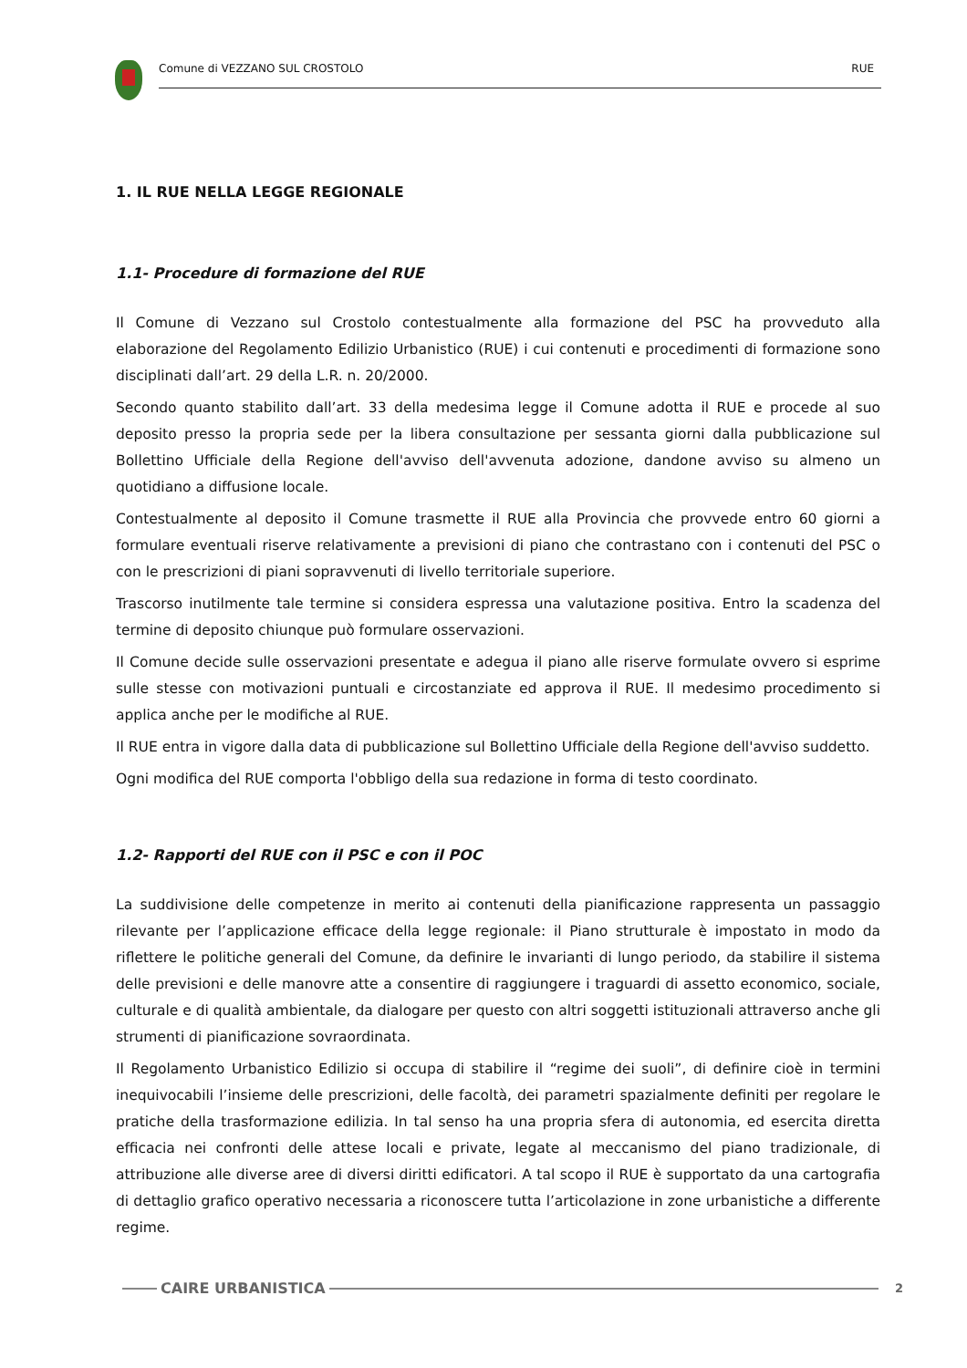Comune di VEZZANO SUL CROSTOLO RUE
1. IL RUE NELLA LEGGE REGIONALE
1.1- Procedure di formazione del RUE
Il Comune di Vezzano sul Crostolo contestualmente alla formazione del PSC ha provveduto alla elaborazione del Regolamento Edilizio Urbanistico (RUE) i cui contenuti e procedimenti di formazione sono disciplinati dall’art. 29 della L.R. n. 20/2000.
Secondo quanto stabilito dall’art. 33 della medesima legge il Comune adotta il RUE e procede al suo deposito presso la propria sede per la libera consultazione per sessanta giorni dalla pubblicazione sul Bollettino Ufficiale della Regione dell'avviso dell'avvenuta adozione, dandone avviso su almeno un quotidiano a diffusione locale.
Contestualmente al deposito il Comune trasmette il RUE alla Provincia che provvede entro 60 giorni a formulare eventuali riserve relativamente a previsioni di piano che contrastano con i contenuti del PSC o con le prescrizioni di piani sopravvenuti di livello territoriale superiore.
Trascorso inutilmente tale termine si considera espressa una valutazione positiva. Entro la scadenza del termine di deposito chiunque può formulare osservazioni.
Il Comune decide sulle osservazioni presentate e adegua il piano alle riserve formulate ovvero si esprime sulle stesse con motivazioni puntuali e circostanziate ed approva il RUE. Il medesimo procedimento si applica anche per le modifiche al RUE.
Il RUE entra in vigore dalla data di pubblicazione sul Bollettino Ufficiale della Regione dell'avviso suddetto.
Ogni modifica del RUE comporta l'obbligo della sua redazione in forma di testo coordinato.
1.2- Rapporti del RUE con il PSC e con il POC
La suddivisione delle competenze in merito ai contenuti della pianificazione rappresenta un passaggio rilevante per l’applicazione efficace della legge regionale: il Piano strutturale è impostato in modo da riflettere le politiche generali del Comune, da definire le invarianti di lungo periodo, da stabilire il sistema delle previsioni e delle manovre atte a consentire di raggiungere i traguardi di assetto economico, sociale, culturale e di qualità ambientale, da dialogare per questo con altri soggetti istituzionali attraverso anche gli strumenti di pianificazione sovraordinata.
Il Regolamento Urbanistico Edilizio si occupa di stabilire il “regime dei suoli”, di definire cioè in termini inequivocabili l’insieme delle prescrizioni, delle facoltà, dei parametri spazialmente definiti per regolare le pratiche della trasformazione edilizia. In tal senso ha una propria sfera di autonomia, ed esercita diretta efficacia nei confronti delle attese locali e private, legate al meccanismo del piano tradizionale, di attribuzione alle diverse aree di diversi diritti edificatori. A tal scopo il RUE è supportato da una cartografia di dettaglio grafico operativo necessaria a riconoscere tutta l’articolazione in zone urbanistiche a differente regime.
CAIRE URBANISTICA 2